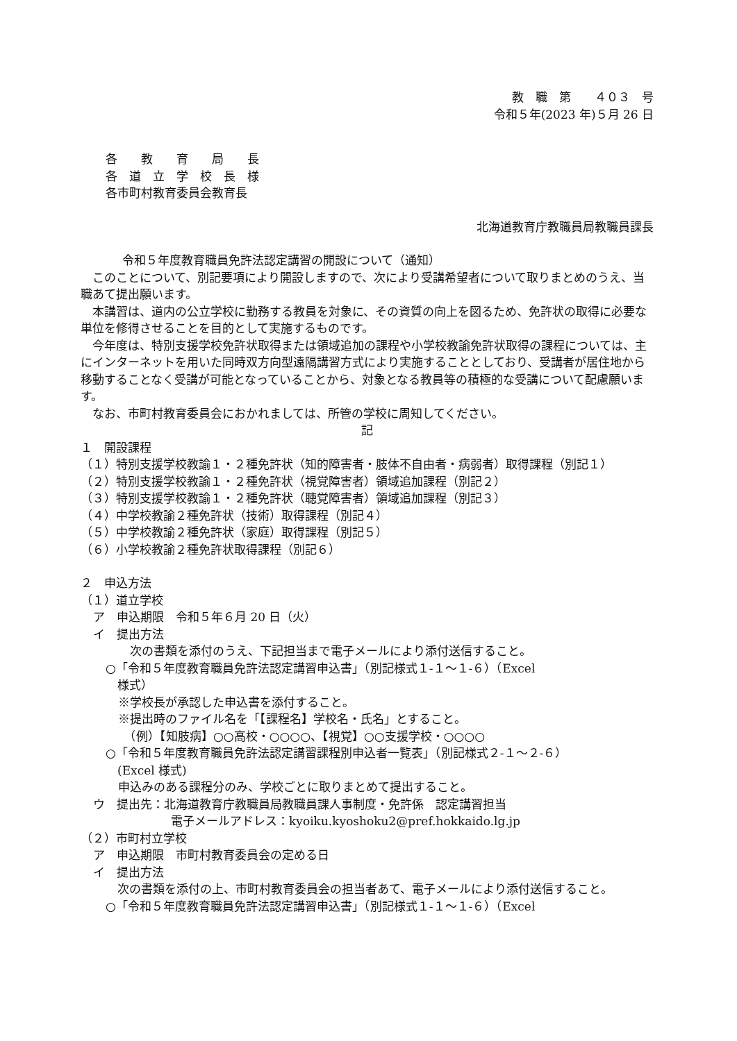教　職　第　　４０３　号
令和５年(2023 年)５月 26 日
各　　教　　育　　局　　長
各　道　立　学　校　長　様
各市町村教育委員会教育長
北海道教育庁教職員局教職員課長
令和５年度教育職員免許法認定講習の開設について（通知）
　このことについて、別記要項により開設しますので、次により受講希望者について取りまとめのうえ、当職あて提出願います。
　本講習は、道内の公立学校に勤務する教員を対象に、その資質の向上を図るため、免許状の取得に必要な単位を修得させることを目的として実施するものです。
　今年度は、特別支援学校免許状取得または領域追加の課程や小学校教諭免許状取得の課程については、主にインターネットを用いた同時双方向型遠隔講習方式により実施することとしており、受講者が居住地から移動することなく受講が可能となっていることから、対象となる教員等の積極的な受講について配慮願います。
　なお、市町村教育委員会におかれましては、所管の学校に周知してください。
記
１　開設課程
（１）特別支援学校教諭１・２種免許状（知的障害者・肢体不自由者・病弱者）取得課程（別記１）
（２）特別支援学校教諭１・２種免許状（視覚障害者）領域追加課程（別記２）
（３）特別支援学校教諭１・２種免許状（聴覚障害者）領域追加課程（別記３）
（４）中学校教諭２種免許状（技術）取得課程（別記４）
（５）中学校教諭２種免許状（家庭）取得課程（別記５）
（６）小学校教諭２種免許状取得課程（別記６）
２　申込方法
（１）道立学校
ア　申込期限　令和５年６月 20 日（火）
イ　提出方法
　次の書類を添付のうえ、下記担当まで電子メールにより添付送信すること。
○「令和５年度教育職員免許法認定講習申込書」（別記様式１-１～１-６）（Excel
　様式）
※学校長が承認した申込書を添付すること。
※提出時のファイル名を「【課程名】学校名・氏名」とすること。
　（例）【知肢病】○○高校・○○○○、【視覚】○○支援学校・○○○○
○「令和５年度教育職員免許法認定講習課程別申込者一覧表」（別記様式２-１～２-６）
　(Excel 様式)
申込みのある課程分のみ、学校ごとに取りまとめて提出すること。
ウ　提出先：北海道教育庁教職員局教職員課人事制度・免許係　認定講習担当
電子メールアドレス：kyoiku.kyoshoku2@pref.hokkaido.lg.jp
（２）市町村立学校
ア　申込期限　市町村教育委員会の定める日
イ　提出方法
　次の書類を添付の上、市町村教育委員会の担当者あて、電子メールにより添付送信すること。
○「令和５年度教育職員免許法認定講習申込書」（別記様式１-１～１-６）（Excel